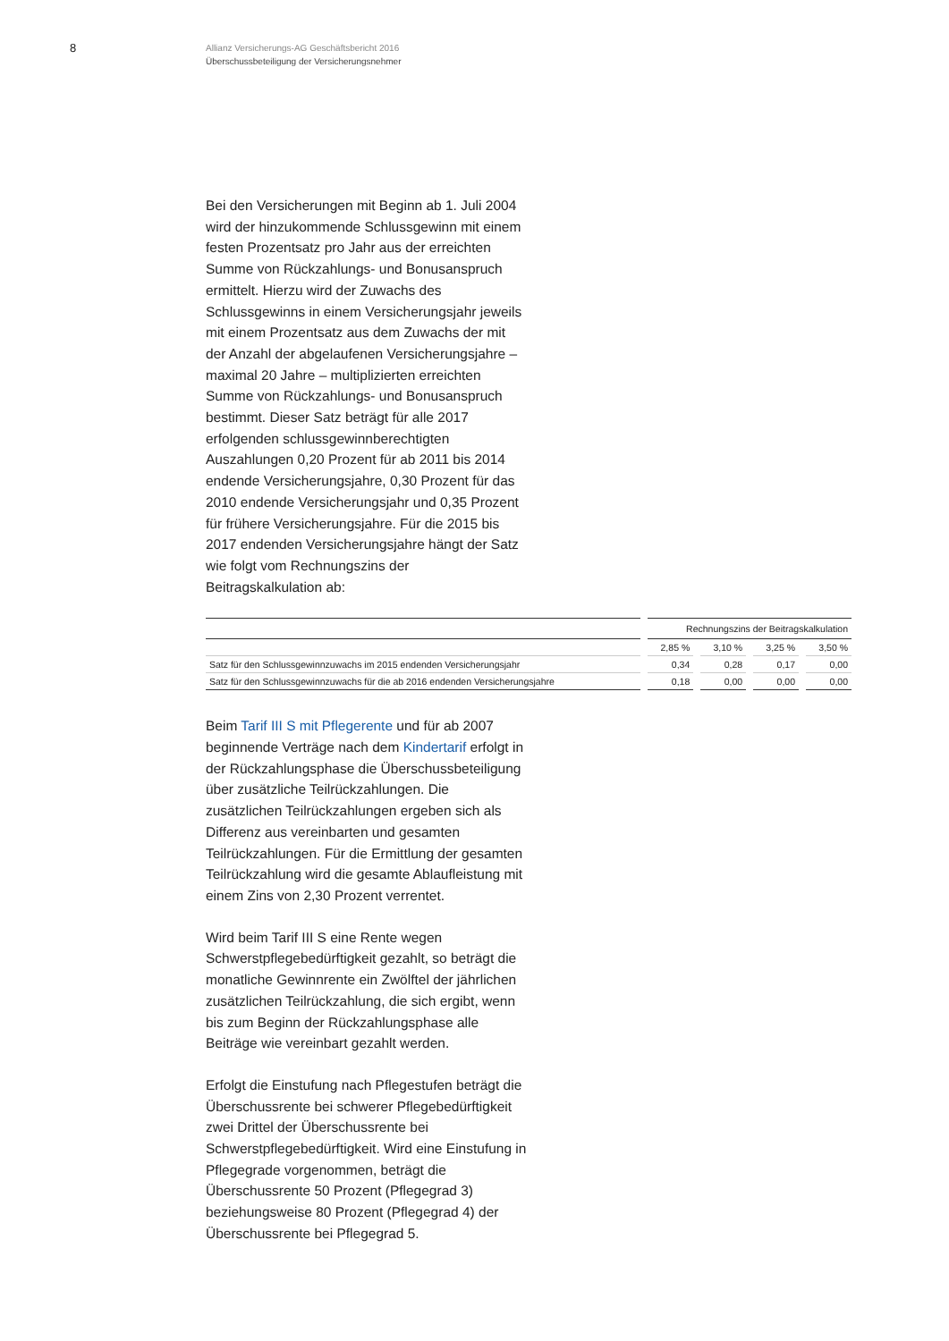8
Allianz Versicherungs-AG Geschäftsbericht 2016
Überschussbeteiligung der Versicherungsnehmer
Bei den Versicherungen mit Beginn ab 1. Juli 2004 wird der hinzukommende Schlussgewinn mit einem festen Prozentsatz pro Jahr aus der erreichten Summe von Rückzahlungs- und Bonusanspruch ermittelt. Hierzu wird der Zuwachs des Schlussgewinns in einem Versicherungsjahr jeweils mit einem Prozentsatz aus dem Zuwachs der mit der Anzahl der abgelaufenen Versicherungsjahre – maximal 20 Jahre – multiplizierten erreichten Summe von Rückzahlungs- und Bonusanspruch bestimmt. Dieser Satz beträgt für alle 2017 erfolgenden schlussgewinnberechtigten Auszahlungen 0,20 Prozent für ab 2011 bis 2014 endende Versicherungsjahre, 0,30 Prozent für das 2010 endende Versicherungsjahr und 0,35 Prozent für frühere Versicherungsjahre. Für die 2015 bis 2017 endenden Versicherungsjahre hängt der Satz wie folgt vom Rechnungszins der Beitragskalkulation ab:
| | Rechnungszins der Beitragskalkulation | | | |
| --- | --- | --- | --- | --- |
| | 2,85 % | 3,10 % | 3,25 % | 3,50 % |
| Satz für den Schlussgewinnzuwachs im 2015 endenden Versicherungsjahr | 0,34 | 0,28 | 0,17 | 0,00 |
| Satz für den Schlussgewinnzuwachs für die ab 2016 endenden Versicherungsjahre | 0,18 | 0,00 | 0,00 | 0,00 |
Beim Tarif III S mit Pflegerente und für ab 2007 beginnende Verträge nach dem Kindertarif erfolgt in der Rückzahlungsphase die Überschussbeteiligung über zusätzliche Teilrückzahlungen. Die zusätzlichen Teilrückzahlungen ergeben sich als Differenz aus vereinbarten und gesamten Teilrückzahlungen. Für die Ermittlung der gesamten Teilrückzahlung wird die gesamte Ablaufleistung mit einem Zins von 2,30 Prozent verrentet.
Wird beim Tarif III S eine Rente wegen Schwerstpflegebedürftigkeit gezahlt, so beträgt die monatliche Gewinnrente ein Zwölftel der jährlichen zusätzlichen Teilrückzahlung, die sich ergibt, wenn bis zum Beginn der Rückzahlungsphase alle Beiträge wie vereinbart gezahlt werden.
Erfolgt die Einstufung nach Pflegestufen beträgt die Überschussrente bei schwerer Pflegebedürftigkeit zwei Drittel der Überschussrente bei Schwerstpflegebedürftigkeit. Wird eine Einstufung in Pflegegrade vorgenommen, beträgt die Überschussrente 50 Prozent (Pflegegrad 3) beziehungsweise 80 Prozent (Pflegegrad 4) der Überschussrente bei Pflegegrad 5.